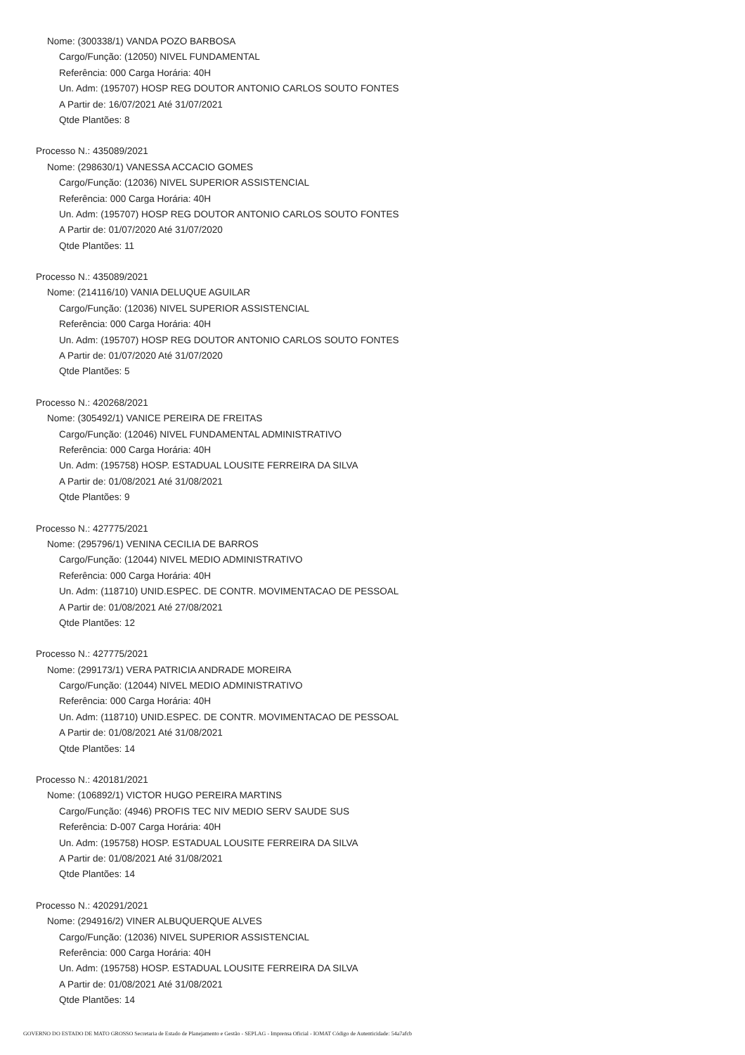Nome: (300338/1) VANDA POZO BARBOSA
Cargo/Função: (12050) NIVEL FUNDAMENTAL
Referência: 000 Carga Horária: 40H
Un. Adm: (195707) HOSP REG DOUTOR ANTONIO CARLOS SOUTO FONTES
A Partir de: 16/07/2021 Até 31/07/2021
Qtde Plantões: 8
Processo N.: 435089/2021
Nome: (298630/1) VANESSA ACCACIO GOMES
Cargo/Função: (12036) NIVEL SUPERIOR ASSISTENCIAL
Referência: 000 Carga Horária: 40H
Un. Adm: (195707) HOSP REG DOUTOR ANTONIO CARLOS SOUTO FONTES
A Partir de: 01/07/2020 Até 31/07/2020
Qtde Plantões: 11
Processo N.: 435089/2021
Nome: (214116/10) VANIA DELUQUE AGUILAR
Cargo/Função: (12036) NIVEL SUPERIOR ASSISTENCIAL
Referência: 000 Carga Horária: 40H
Un. Adm: (195707) HOSP REG DOUTOR ANTONIO CARLOS SOUTO FONTES
A Partir de: 01/07/2020 Até 31/07/2020
Qtde Plantões: 5
Processo N.: 420268/2021
Nome: (305492/1) VANICE PEREIRA DE FREITAS
Cargo/Função: (12046) NIVEL FUNDAMENTAL ADMINISTRATIVO
Referência: 000 Carga Horária: 40H
Un. Adm: (195758) HOSP. ESTADUAL LOUSITE FERREIRA DA SILVA
A Partir de: 01/08/2021 Até 31/08/2021
Qtde Plantões: 9
Processo N.: 427775/2021
Nome: (295796/1) VENINA CECILIA DE BARROS
Cargo/Função: (12044) NIVEL MEDIO ADMINISTRATIVO
Referência: 000 Carga Horária: 40H
Un. Adm: (118710) UNID.ESPEC. DE CONTR. MOVIMENTACAO DE PESSOAL
A Partir de: 01/08/2021 Até 27/08/2021
Qtde Plantões: 12
Processo N.: 427775/2021
Nome: (299173/1) VERA PATRICIA ANDRADE MOREIRA
Cargo/Função: (12044) NIVEL MEDIO ADMINISTRATIVO
Referência: 000 Carga Horária: 40H
Un. Adm: (118710) UNID.ESPEC. DE CONTR. MOVIMENTACAO DE PESSOAL
A Partir de: 01/08/2021 Até 31/08/2021
Qtde Plantões: 14
Processo N.: 420181/2021
Nome: (106892/1) VICTOR HUGO PEREIRA MARTINS
Cargo/Função: (4946) PROFIS TEC NIV MEDIO SERV SAUDE SUS
Referência: D-007 Carga Horária: 40H
Un. Adm: (195758) HOSP. ESTADUAL LOUSITE FERREIRA DA SILVA
A Partir de: 01/08/2021 Até 31/08/2021
Qtde Plantões: 14
Processo N.: 420291/2021
Nome: (294916/2) VINER ALBUQUERQUE ALVES
Cargo/Função: (12036) NIVEL SUPERIOR ASSISTENCIAL
Referência: 000 Carga Horária: 40H
Un. Adm: (195758) HOSP. ESTADUAL LOUSITE FERREIRA DA SILVA
A Partir de: 01/08/2021 Até 31/08/2021
Qtde Plantões: 14
GOVERNO DO ESTADO DE MATO GROSSO Secretaria de Estado de Planejamento e Gestão - SEPLAG - Imprensa Oficial - IOMAT Código de Autenticidade: 54a7afcb